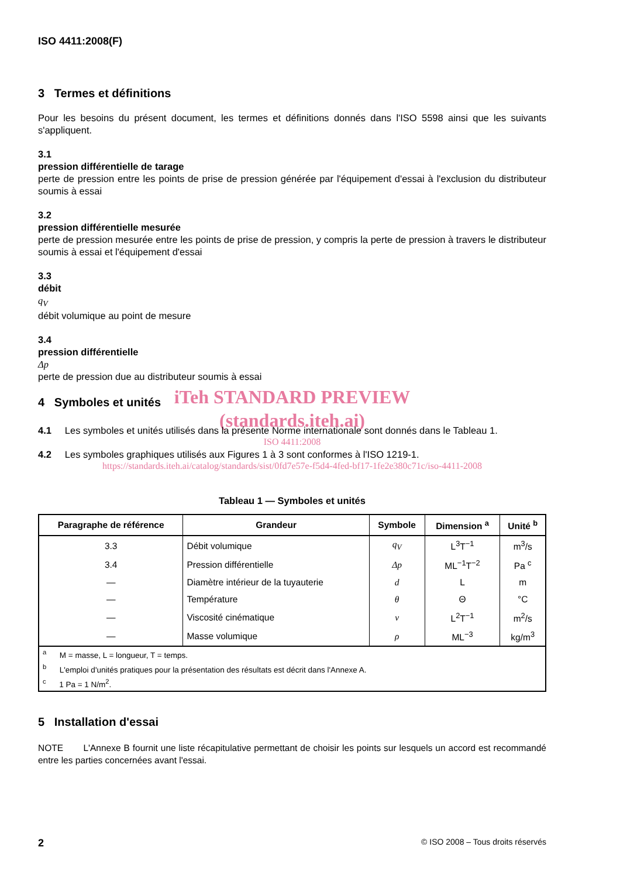ISO 4411:2008(F)
3 Termes et définitions
Pour les besoins du présent document, les termes et définitions donnés dans l'ISO 5598 ainsi que les suivants s'appliquent.
3.1
pression différentielle de tarage
perte de pression entre les points de prise de pression générée par l'équipement d'essai à l'exclusion du distributeur soumis à essai
3.2
pression différentielle mesurée
perte de pression mesurée entre les points de prise de pression, y compris la perte de pression à travers le distributeur soumis à essai et l'équipement d'essai
3.3
débit
q<sub>V</sub>
débit volumique au point de mesure
3.4
pression différentielle
Δp
perte de pression due au distributeur soumis à essai
iTeh STANDARD PREVIEW
(standards.iteh.ai)
4 Symboles et unités
4.1 Les symboles et unités utilisés dans la présente Norme internationale sont donnés dans le Tableau 1.
ISO 4411:2008
4.2 Les symboles graphiques utilisés aux Figures 1 à 3 sont conformes à l'ISO 1219-1.
https://standards.iteh.ai/catalog/standards/sist/0fd7e57e-f5d4-4fed-bf17-1fe2e380c71c/iso-4411-2008
Tableau 1 — Symboles et unités
| Paragraphe de référence | Grandeur | Symbole | Dimension <sup>a</sup> | Unité <sup>b</sup> |
| --- | --- | --- | --- | --- |
| 3.3 | Débit volumique | q<sub>V</sub> | L<sup>3</sup>T<sup>−1</sup> | m<sup>3</sup>/s |
| 3.4 | Pression différentielle | Δp | ML<sup>−1</sup>T<sup>−2</sup> | Pa <sup>c</sup> |
| — | Diamètre intérieur de la tuyauterie | d | L | m |
| — | Température | θ | Θ | °C |
| — | Viscosité cinématique | ν | L<sup>2</sup>T<sup>−1</sup> | m<sup>2</sup>/s |
| — | Masse volumique | ρ | ML<sup>−3</sup> | kg/m<sup>3</sup> |
| <sup>a</sup> M = masse, L = longueur, T = temps. | | | | |
| <sup>b</sup> L'emploi d'unités pratiques pour la présentation des résultats est décrit dans l'Annexe A. | | | | |
| <sup>c</sup> 1 Pa = 1 N/m<sup>2</sup>. | | | | |
5 Installation d'essai
NOTE L'Annexe B fournit une liste récapitulative permettant de choisir les points sur lesquels un accord est recommandé entre les parties concernées avant l'essai.
2 © ISO 2008 – Tous droits réservés